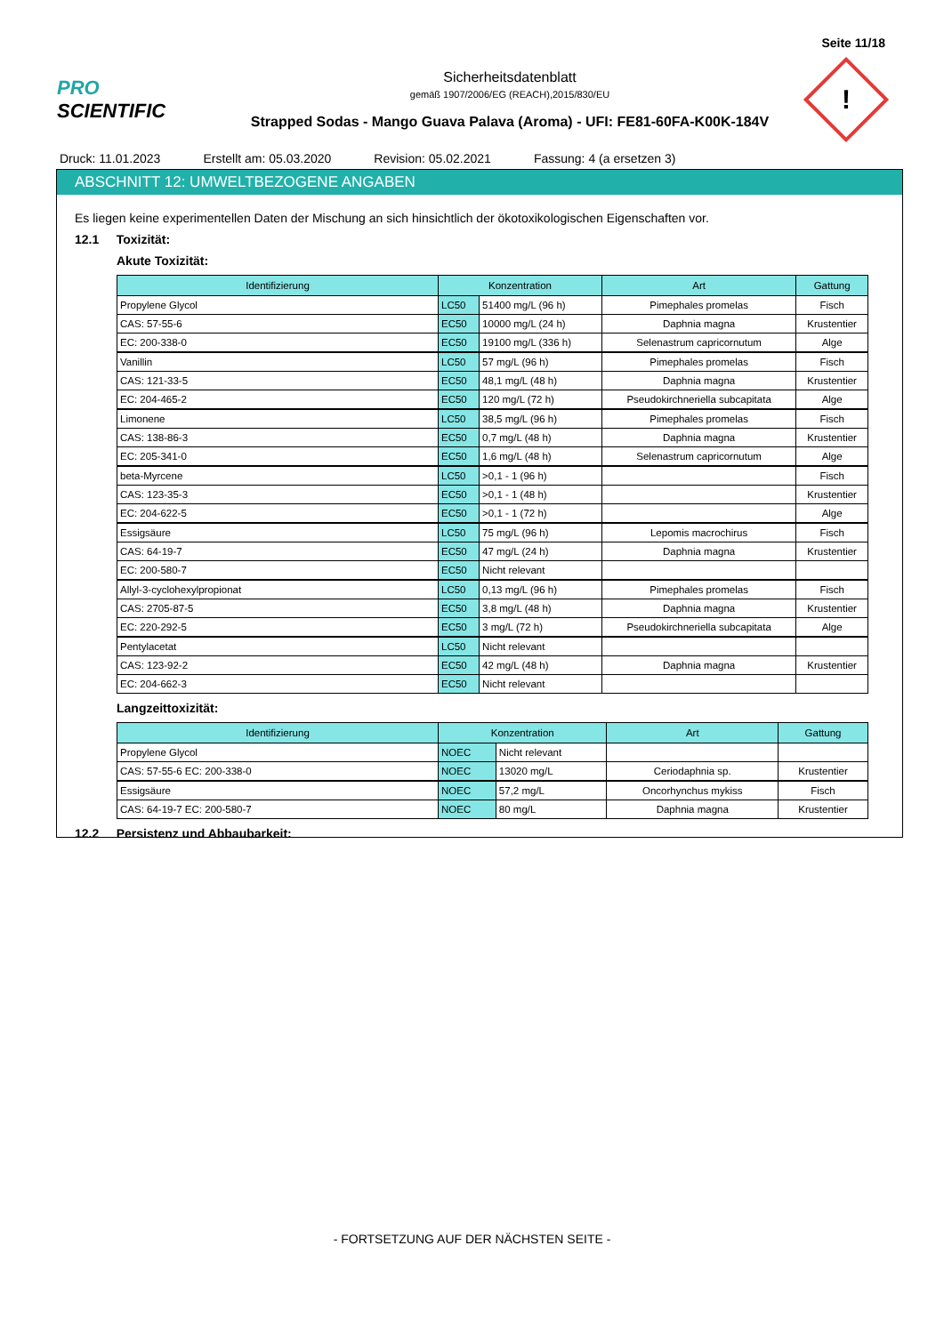Seite 11/18
PRO SCIENTIFIC
Sicherheitsdatenblatt
gemäß 1907/2006/EG (REACH),2015/830/EU
Strapped Sodas - Mango Guava Palava (Aroma) - UFI: FE81-60FA-K00K-184V
!
Druck: 11.01.2023 Erstellt am: 05.03.2020 Revision: 05.02.2021 Fassung: 4 (a ersetzen 3)
ABSCHNITT 12: UMWELTBEZOGENE ANGABEN
Es liegen keine experimentellen Daten der Mischung an sich hinsichtlich der ökotoxikologischen Eigenschaften vor.
12.1 Toxizität:
Akute Toxizität:
| Identifizierung | Konzentration | | Art | Gattung |
| --- | --- | --- | --- | --- |
| Propylene Glycol | LC50 | 51400 mg/L (96 h) | Pimephales promelas | Fisch |
| CAS: 57-55-6 | EC50 | 10000 mg/L (24 h) | Daphnia magna | Krustentier |
| EC: 200-338-0 | EC50 | 19100 mg/L (336 h) | Selenastrum capricornutum | Alge |
| Vanillin | LC50 | 57 mg/L (96 h) | Pimephales promelas | Fisch |
| CAS: 121-33-5 | EC50 | 48,1 mg/L (48 h) | Daphnia magna | Krustentier |
| EC: 204-465-2 | EC50 | 120 mg/L (72 h) | Pseudokirchneriella subcapitata | Alge |
| Limonene | LC50 | 38,5 mg/L (96 h) | Pimephales promelas | Fisch |
| CAS: 138-86-3 | EC50 | 0,7 mg/L (48 h) | Daphnia magna | Krustentier |
| EC: 205-341-0 | EC50 | 1,6 mg/L (48 h) | Selenastrum capricornutum | Alge |
| beta-Myrcene | LC50 | >0,1 - 1 (96 h) | | Fisch |
| CAS: 123-35-3 | EC50 | >0,1 - 1 (48 h) | | Krustentier |
| EC: 204-622-5 | EC50 | >0,1 - 1 (72 h) | | Alge |
| Essigsäure | LC50 | 75 mg/L (96 h) | Lepomis macrochirus | Fisch |
| CAS: 64-19-7 | EC50 | 47 mg/L (24 h) | Daphnia magna | Krustentier |
| EC: 200-580-7 | EC50 | Nicht relevant | | |
| Allyl-3-cyclohexylpropionat | LC50 | 0,13 mg/L (96 h) | Pimephales promelas | Fisch |
| CAS: 2705-87-5 | EC50 | 3,8 mg/L (48 h) | Daphnia magna | Krustentier |
| EC: 220-292-5 | EC50 | 3 mg/L (72 h) | Pseudokirchneriella subcapitata | Alge |
| Pentylacetat | LC50 | Nicht relevant | | |
| CAS: 123-92-2 | EC50 | 42 mg/L (48 h) | Daphnia magna | Krustentier |
| EC: 204-662-3 | EC50 | Nicht relevant | | |
Langzeittoxizität:
| Identifizierung | Konzentration | | Art | Gattung |
| --- | --- | --- | --- | --- |
| Propylene Glycol | NOEC | Nicht relevant | | |
| CAS: 57-55-6 EC: 200-338-0 | NOEC | 13020 mg/L | Ceriodaphnia sp. | Krustentier |
| Essigsäure | NOEC | 57,2 mg/L | Oncorhynchus mykiss | Fisch |
| CAS: 64-19-7 EC: 200-580-7 | NOEC | 80 mg/L | Daphnia magna | Krustentier |
12.2 Persistenz und Abbaubarkeit:
- FORTSETZUNG AUF DER NÄCHSTEN SEITE -